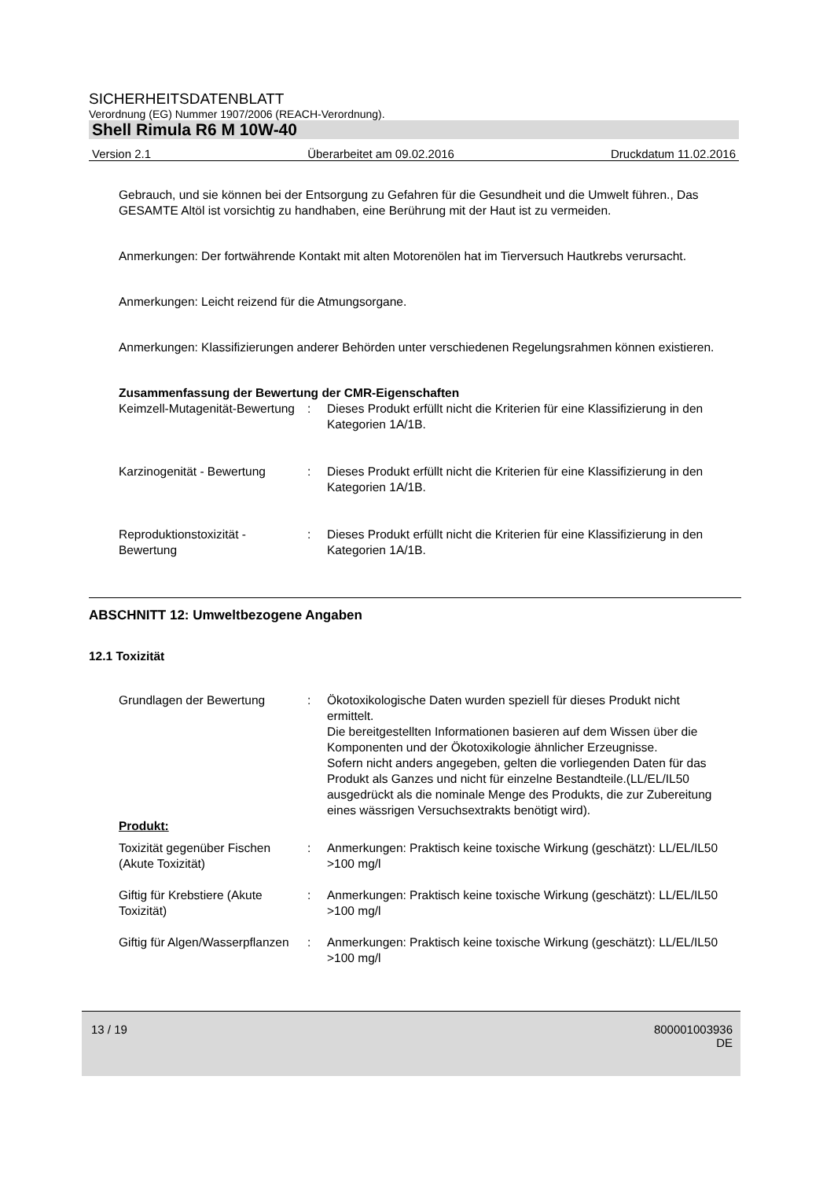SICHERHEITSDATENBLATT
Verordnung (EG) Nummer 1907/2006 (REACH-Verordnung).
Shell Rimula R6 M 10W-40
Version 2.1 Überarbeitet am 09.02.2016 Druckdatum 11.02.2016
Gebrauch, und sie können bei der Entsorgung zu Gefahren für die Gesundheit und die Umwelt führen., Das GESAMTE Altöl ist vorsichtig zu handhaben, eine Berührung mit der Haut ist zu vermeiden.
Anmerkungen: Der fortwährende Kontakt mit alten Motorenölen hat im Tierversuch Hautkrebs verursacht.
Anmerkungen: Leicht reizend für die Atmungsorgane.
Anmerkungen: Klassifizierungen anderer Behörden unter verschiedenen Regelungsrahmen können existieren.
Zusammenfassung der Bewertung der CMR-Eigenschaften
Keimzell-Mutagenität-Bewertung
: Dieses Produkt erfüllt nicht die Kriterien für eine Klassifizierung in den Kategorien 1A/1B.
Karzinogenität - Bewertung
: Dieses Produkt erfüllt nicht die Kriterien für eine Klassifizierung in den Kategorien 1A/1B.
Reproduktionstoxizität - Bewertung
: Dieses Produkt erfüllt nicht die Kriterien für eine Klassifizierung in den Kategorien 1A/1B.
ABSCHNITT 12: Umweltbezogene Angaben
12.1 Toxizität
Grundlagen der Bewertung : Ökotoxikologische Daten wurden speziell für dieses Produkt nicht ermittelt.
Die bereitgestellten Informationen basieren auf dem Wissen über die Komponenten und der Ökotoxikologie ähnlicher Erzeugnisse.
Sofern nicht anders angegeben, gelten die vorliegenden Daten für das Produkt als Ganzes und nicht für einzelne Bestandteile.(LL/EL/IL50 ausgedrückt als die nominale Menge des Produkts, die zur Zubereitung eines wässrigen Versuchsextrakts benötigt wird).
Produkt:
Toxizität gegenüber Fischen (Akute Toxizität)
: Anmerkungen: Praktisch keine toxische Wirkung (geschätzt): LL/EL/IL50 >100 mg/l
Giftig für Krebstiere (Akute Toxizität)
: Anmerkungen: Praktisch keine toxische Wirkung (geschätzt): LL/EL/IL50 >100 mg/l
Giftig für Algen/Wasserpflanzen
: Anmerkungen: Praktisch keine toxische Wirkung (geschätzt): LL/EL/IL50 >100 mg/l
13 / 19 800001003936
DE